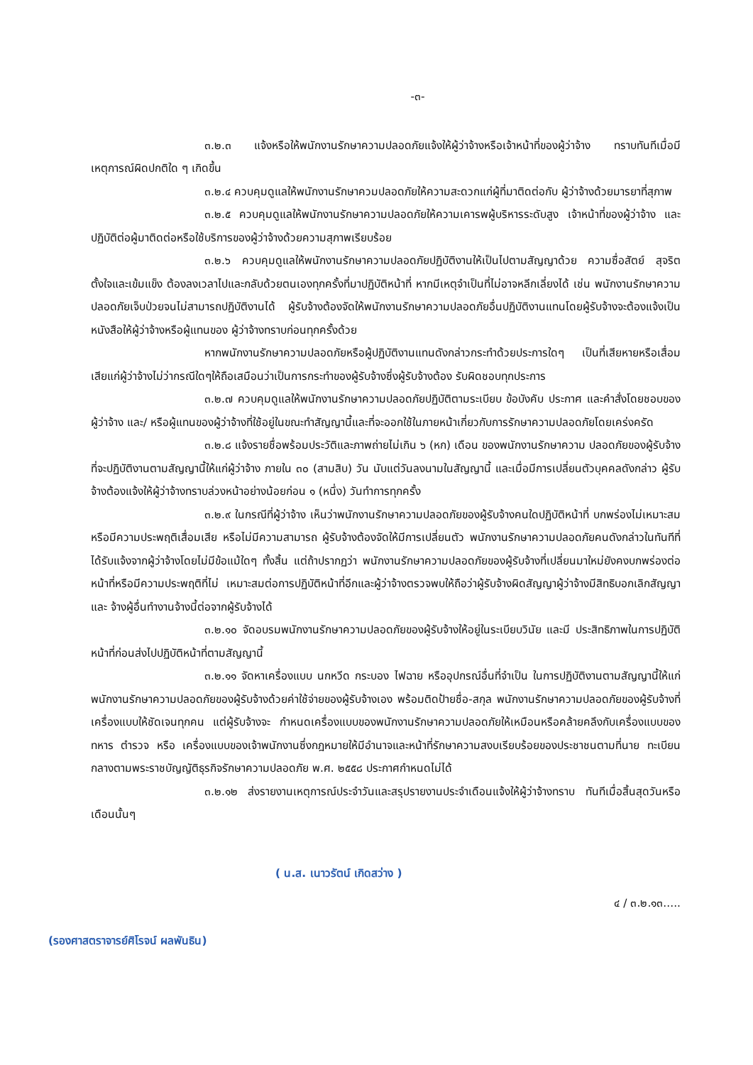-๓-
๓.๒.๓ แจ้งหรือให้พนักงานรักษาความปลอดภัยแจ้งให้ผู้ว่าจ้างหรือเจ้าหน้าที่ของผู้ว่าจ้าง ทราบทันทีเมื่อมี เหตุการณ์ผิดปกติใด ๆ เกิดขึ้น
๓.๒.๔ ควบคุมดูแลให้พนักงานรักษาควมปลอดภัยให้ความสะดวกแก่ผู้ที่มาติดต่อกับ ผู้ว่าจ้างด้วยมารยาที่สุภาพ
๓.๒.๕ ควบคุมดูแลให้พนักงานรักษาความปลอดภัยให้ความเคารพผู้บริหารระดับสูง เจ้าหน้าที่ของผู้ว่าจ้าง และปฏิบัติต่อผู้มาติดต่อหรือใช้บริการของผู้ว่าจ้างด้วยความสุภาพเรียบร้อย
๓.๒.๖ ควบคุมดูแลให้พนักงานรักษาความปลอดภัยปฏิบัติงานให้เป็นไปตามสัญญาด้วย ความซื่อสัตย์ สุจริต ตั้งใจและเข้มแข็ง ต้องลงเวลาไปและกลับด้วยตนเองทุกครั้งที่มาปฏิบัติหน้าที่ หากมีเหตุจำเป็นที่ไม่อาจหลีกเลี่ยงได้ เช่น พนักงานรักษาความปลอดภัยเจ็บป่วยจนไม่สามารถปฏิบัติงานได้ ผู้รับจ้างต้องจัดให้พนักงานรักษาความปลอดภัยอื่นปฏิบัติงานแทนโดยผู้รับจ้างจะต้องแจ้งเป็นหนังสือให้ผู้ว่าจ้างหรือผู้แทนของ ผู้ว่าจ้างทราบก่อนทุกครั้งด้วย
หากพนักงานรักษาความปลอดภัยหรือผู้ปฏิบัติงานแทนดังกล่าวกระทำด้วยประการใดๆ เป็นที่เสียหายหรือเสื่อมเสียแก่ผู้ว่าจ้างไม่ว่ากรณีใดๆให้ถือเสมือนว่าเป็นการกระทำของผู้รับจ้างซึ่งผู้รับจ้างต้อง รับผิดชอบทุกประการ
๓.๒.๗ ควบคุมดูแลให้พนักงานรักษาความปลอดภัยปฏิบัติตามระเบียบ ข้อบังคับ ประกาศ และคำสั่งโดยชอบของผู้ว่าจ้าง และ/ หรือผู้แทนของผู้ว่าจ้างที่ใช้อยู่ในขณะทำสัญญานี้และที่จะออกใช้ในภายหน้าเกี่ยวกับการรักษาความปลอดภัยโดยเคร่งครัด
๓.๒.๘ แจ้งรายชื่อพร้อมประวัติและภาพถ่ายไม่เกิน ๖ (หก) เดือน ของพนักงานรักษาความ ปลอดภัยของผู้รับจ้างที่จะปฏิบัติงานตามสัญญานี้ให้แก่ผู้ว่าจ้าง ภายใน ๓๐ (สามสิบ) วัน นับแต่วันลงนามในสัญญานี้ และเมื่อมีการเปลี่ยนตัวบุคคลดังกล่าว ผู้รับจ้างต้องแจ้งให้ผู้ว่าจ้างทราบล่วงหน้าอย่างน้อยก่อน ๑ (หนึ่ง) วันทำการทุกครั้ง
๓.๒.๙ ในกรณีที่ผู้ว่าจ้าง เห็นว่าพนักงานรักษาความปลอดภัยของผู้รับจ้างคนใดปฏิบัติหน้าที่ บกพร่องไม่เหมาะสม หรือมีความประพฤติเสื่อมเสีย หรือไม่มีความสามารถ ผู้รับจ้างต้องจัดให้มีการเปลี่ยนตัว พนักงานรักษาความปลอดภัยคนดังกล่าวในทันทีที่ได้รับแจ้งจากผู้ว่าจ้างโดยไม่มีข้อแม้ใดๆ ทั้งสิ้น แต่ถ้าปรากฏว่า พนักงานรักษาความปลอดภัยของผู้รับจ้างที่เปลี่ยนมาใหม่ยังคงบกพร่องต่อหน้าที่หรือมีความประพฤติที่ไม่ เหมาะสมต่อการปฏิบัติหน้าที่อีกและผู้ว่าจ้างตรวจพบให้ถือว่าผู้รับจ้างผิดสัญญาผู้ว่าจ้างมีสิทธิบอกเลิกสัญญาและ จ้างผู้อื่นทำงานจ้างนี้ต่อจากผู้รับจ้างได้
๓.๒.๑๐ จัดอบรมพนักงานรักษาความปลอดภัยของผู้รับจ้างให้อยู่ในระเบียบวินัย และมี ประสิทธิภาพในการปฏิบัติหน้าที่ก่อนส่งไปปฏิบัติหน้าที่ตามสัญญานี้
๓.๒.๑๑ จัดหาเครื่องแบบ นกหวีด กระบอง ไฟฉาย หรืออุปกรณ์อื่นที่จำเป็น ในการปฏิบัติงานตามสัญญานี้ให้แก่พนักงานรักษาความปลอดภัยของผู้รับจ้างด้วยค่าใช้จ่ายของผู้รับจ้างเอง พร้อมติดป้ายชื่อ-สกุล พนักงานรักษาความปลอดภัยของผู้รับจ้างที่เครื่องแบบให้ชัดเจนทุกคน แต่ผู้รับจ้างจะ กำหนดเครื่องแบบของพนักงานรักษาความปลอดภัยให้เหมือนหรือคล้ายคลึงกับเครื่องแบบของทหาร ตำรวจ หรือ เครื่องแบบของเจ้าพนักงานซึ่งกฎหมายให้มีอำนาจและหน้าที่รักษาความสงบเรียบร้อยของประชาชนตามที่นาย ทะเบียนกลางตามพระราชบัญญัติธุรกิจรักษาความปลอดภัย พ.ศ. ๒๕๕๘ ประกาศกำหนดไม่ได้
๓.๒.๑๒ ส่งรายงานเหตุการณ์ประจำวันและสรุปรายงานประจำเดือนแจ้งให้ผู้ว่าจ้างทราบ ทันทีเมื่อสิ้นสุดวันหรือเดือนนั้นๆ
( น.ส. เนาวรัตน์ เกิดสว่าง )
๔ / ๓.๒.๑๓.....
(รองศาสตราจารย์ศิโรจน์ ผลพันธิน)